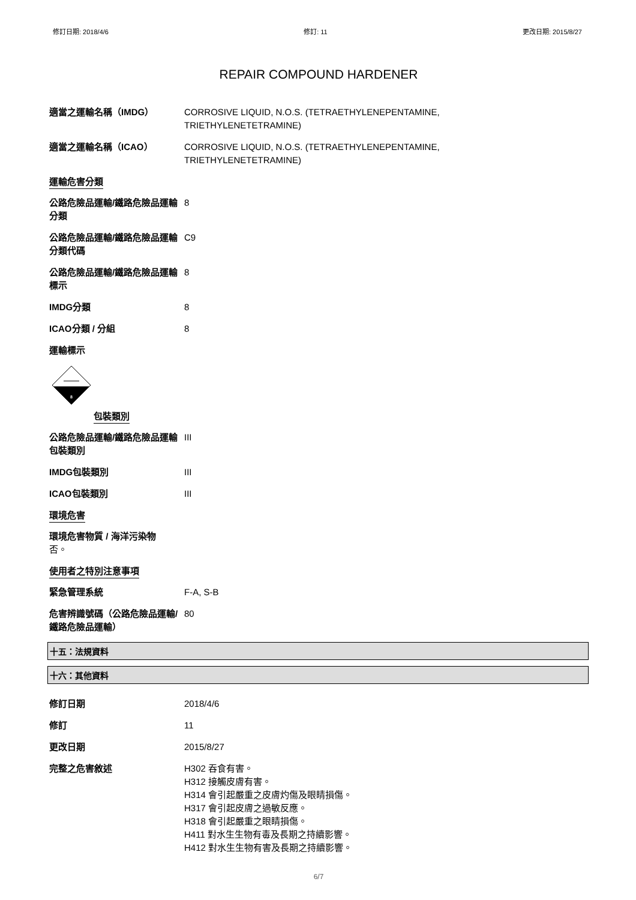修訂日期: 2018/4/6 修訂: 11 更改日期: 2015/8/27
REPAIR COMPOUND HARDENER
適當之運輸名稱（IMDG） CORROSIVE LIQUID, N.O.S. (TETRAETHYLENEPENTAMINE,
TRIETHYLENETETRAMINE)
適當之運輸名稱（ICAO） CORROSIVE LIQUID, N.O.S. (TETRAETHYLENEPENTAMINE,
TRIETHYLENETETRAMINE)
運輸危害分類
公路危險品運輸/鐵路危險品運輸分類
8
公路危險品運輸/鐵路危險品運輸分類代碼
C9
公路危險品運輸/鐵路危險品運輸標示
8
IMDG分類 8
ICAO分類 / 分組 8
運輸標示
8
包裝類別
公路危險品運輸/鐵路危險品運輸包裝類別
III
IMDG包裝類別 III
ICAO包裝類別 III
環境危害
環境危害物質 / 海洋污染物
否。
使用者之特別注意事項
緊急管理系統 F-A, S-B
危害辨識號碼（公路危險品運輸/鐵路危險品運輸）
80
十五：法規資料
十六：其他資料
修訂日期 2018/4/6
修訂 11
更改日期 2015/8/27
完整之危害敘述 H302 吞食有害。
H312 接觸皮膚有害。
H314 會引起嚴重之皮膚灼傷及眼睛損傷。
H317 會引起皮膚之過敏反應。
H318 會引起嚴重之眼睛損傷。
H411 對水生生物有毒及長期之持續影響。
H412 對水生生物有害及長期之持續影響。
6/7